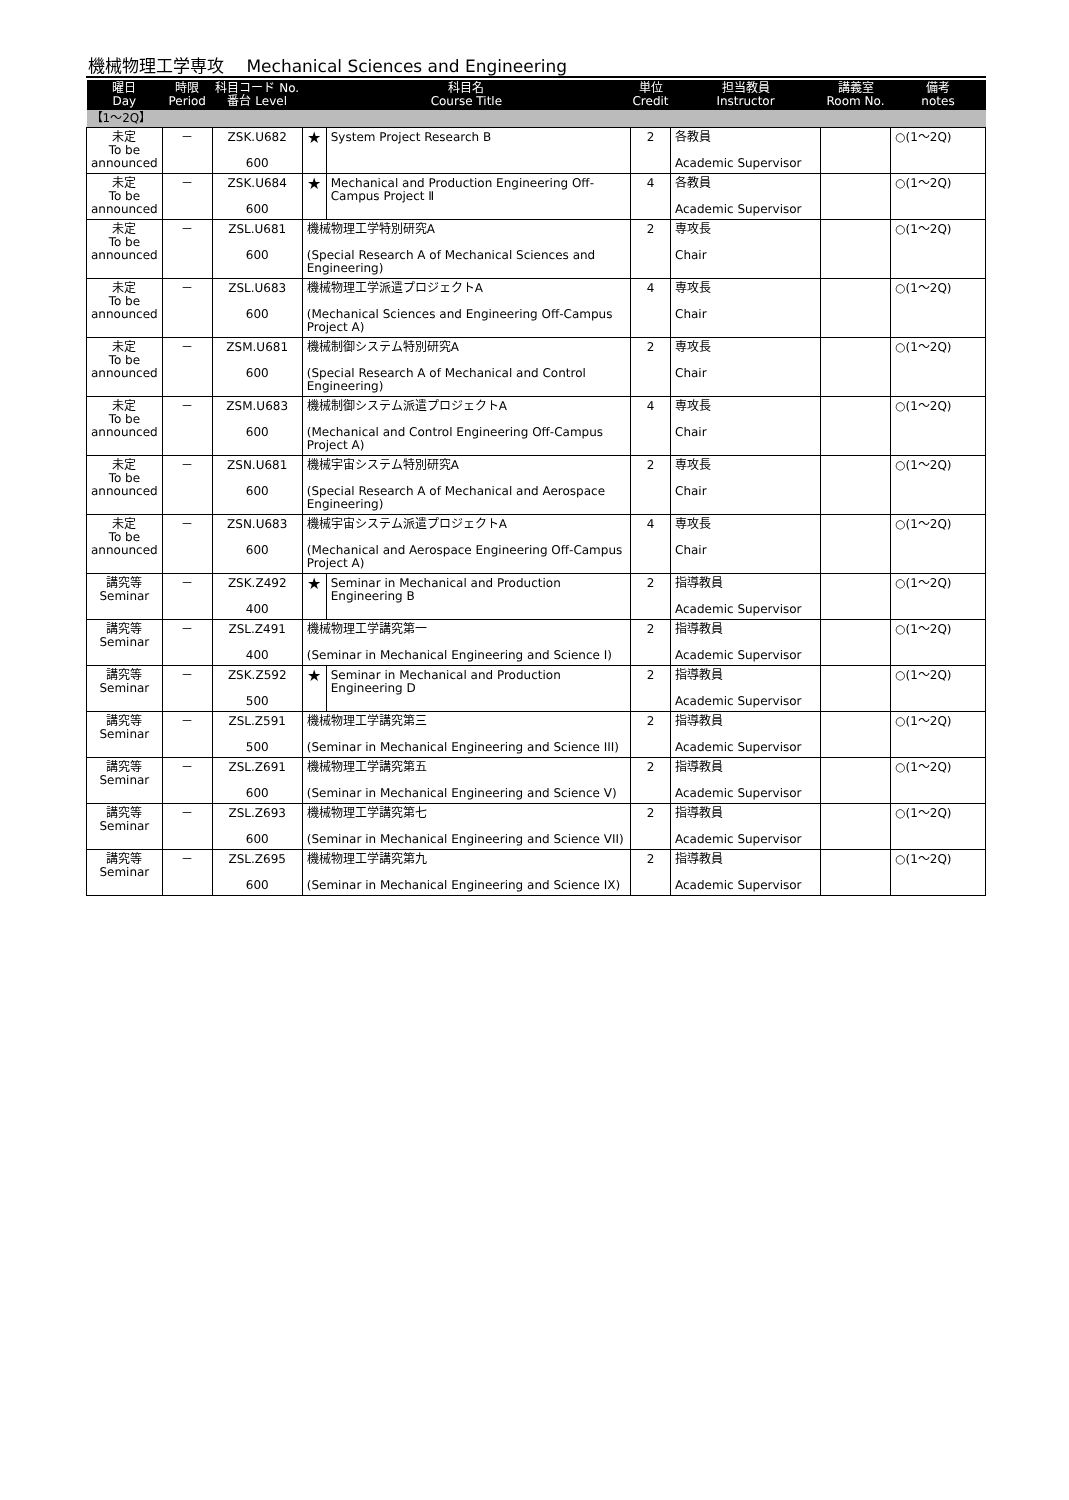機械物理工学専攻　 Mechanical Sciences and Engineering
| 曜日 Day | 時限 Period | 科目コード No. 番台 Level | 科目名 Course Title | | 単位 Credit | 担当教員 Instructor | 講義室 Room No. | 備考 notes |
| --- | --- | --- | --- | --- | --- | --- | --- | --- |
| 【1～2Q】 | | | | | | | | |
| 未定 To be announced | － | ZSK.U682 600 | ★ | System Project Research B | 2 | 各教員 Academic Supervisor | | ○(1～2Q) |
| 未定 To be announced | － | ZSK.U684 600 | ★ | Mechanical and Production Engineering Off-Campus Project Ⅱ | 4 | 各教員 Academic Supervisor | | ○(1～2Q) |
| 未定 To be announced | － | ZSL.U681 600 | 機械物理工学特別研究A (Special Research A of Mechanical Sciences and Engineering) | | 2 | 専攻長 Chair | | ○(1～2Q) |
| 未定 To be announced | － | ZSL.U683 600 | 機械物理工学派遣プロジェクトA (Mechanical Sciences and Engineering Off-Campus Project A) | | 4 | 専攻長 Chair | | ○(1～2Q) |
| 未定 To be announced | － | ZSM.U681 600 | 機械制御システム特別研究A (Special Research A of Mechanical and Control Engineering) | | 2 | 専攻長 Chair | | ○(1～2Q) |
| 未定 To be announced | － | ZSM.U683 600 | 機械制御システム派遣プロジェクトA (Mechanical and Control Engineering Off-Campus Project A) | | 4 | 専攻長 Chair | | ○(1～2Q) |
| 未定 To be announced | － | ZSN.U681 600 | 機械宇宙システム特別研究A (Special Research A of Mechanical and Aerospace Engineering) | | 2 | 専攻長 Chair | | ○(1～2Q) |
| 未定 To be announced | － | ZSN.U683 600 | 機械宇宙システム派遣プロジェクトA (Mechanical and Aerospace Engineering Off-Campus Project A) | | 4 | 専攻長 Chair | | ○(1～2Q) |
| 講究等 Seminar | － | ZSK.Z492 400 | ★ | Seminar in Mechanical and Production Engineering B | 2 | 指導教員 Academic Supervisor | | ○(1～2Q) |
| 講究等 Seminar | － | ZSL.Z491 400 | 機械物理工学講究第一 (Seminar in Mechanical Engineering and Science I) | | 2 | 指導教員 Academic Supervisor | | ○(1～2Q) |
| 講究等 Seminar | － | ZSK.Z592 500 | ★ | Seminar in Mechanical and Production Engineering D | 2 | 指導教員 Academic Supervisor | | ○(1～2Q) |
| 講究等 Seminar | － | ZSL.Z591 500 | 機械物理工学講究第三 (Seminar in Mechanical Engineering and Science III) | | 2 | 指導教員 Academic Supervisor | | ○(1～2Q) |
| 講究等 Seminar | － | ZSL.Z691 600 | 機械物理工学講究第五 (Seminar in Mechanical Engineering and Science V) | | 2 | 指導教員 Academic Supervisor | | ○(1～2Q) |
| 講究等 Seminar | － | ZSL.Z693 600 | 機械物理工学講究第七 (Seminar in Mechanical Engineering and Science VII) | | 2 | 指導教員 Academic Supervisor | | ○(1～2Q) |
| 講究等 Seminar | － | ZSL.Z695 600 | 機械物理工学講究第九 (Seminar in Mechanical Engineering and Science IX) | | 2 | 指導教員 Academic Supervisor | | ○(1～2Q) |